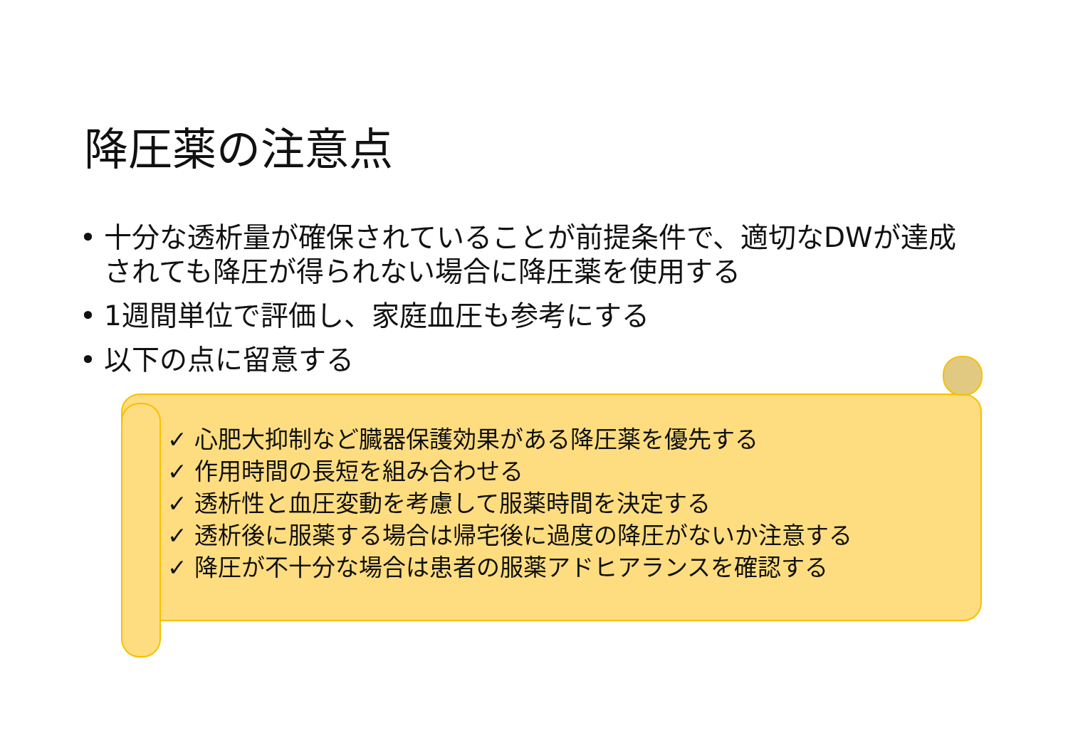降圧薬の注意点
• 十分な透析量が確保されていることが前提条件で、適切なDWが達成されても降圧が得られない場合に降圧薬を使用する
• 1週間単位で評価し、家庭血圧も参考にする
• 以下の点に留意する
✓ 心肥大抑制など臓器保護効果がある降圧薬を優先する
✓ 作用時間の長短を組み合わせる
✓ 透析性と血圧変動を考慮して服薬時間を決定する
✓ 透析後に服薬する場合は帰宅後に過度の降圧がないか注意する
✓ 降圧が不十分な場合は患者の服薬アドヒアランスを確認する